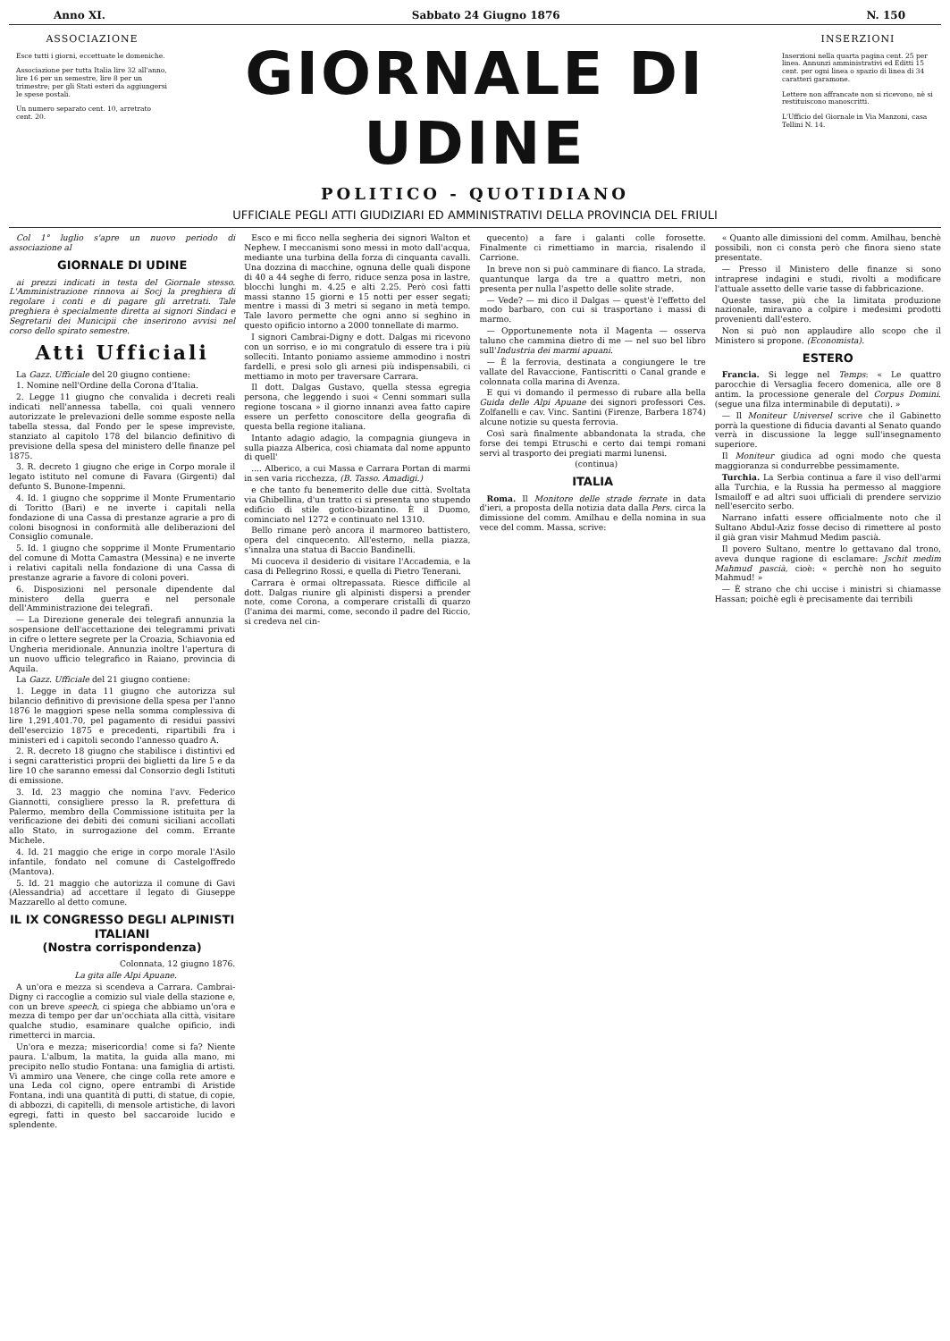Anno XI. Sabbato 24 Giugno 1876 N. 150
ASSOCIAZIONE
Esce tutti i giorni, eccettuate le domeniche.
Associazione per tutta Italia lire 32 all'anno, lire 16 per un semestre, lire 8 per un trimestre; per gli Stati esteri da aggiungersi le spese postali.
Un numero separato cent. 10, arretrato cent. 20.
GIORNALE DI UDINE
POLITICO - QUOTIDIANO
UFFICIALE PEGLI ATTI GIUDIZIARI ED AMMINISTRATIVI DELLA PROVINCIA DEL FRIULI
INSERZIONI
Inserzioni nella quarta pagina cent. 25 per linea. Annunzi amministrativi ed Editti 15 cent. per ogni linea o spazio di linea di 34 caratteri garamone.
Lettere non affrancate non si ricevono, nè si restituiscono manoscritti.
L'Ufficio del Giornale in Via Manzoni, casa Tellini N. 14.
Col 1° luglio s'apre un nuovo periodo di associazione al
GIORNALE DI UDINE
ai prezzi indicati in testa del Giornale stesso. L'Amministrazione rinnova ai Socj la preghiera di regolare i conti e di pagare gli arretrati. Tale preghiera è specialmente diretta ai signori Sindaci e Segretarii dei Municipii che inserirono avvisi nel corso dello spirato semestre.
Atti Ufficiali
La Gazz. Ufficiale del 20 giugno contiene:
1. Nomine nell'Ordine della Corona d'Italia.
2. Legge 11 giugno che convalida i decreti reali indicati nell'annessa tabella, coi quali vennero autorizzate le prelevazioni delle somme esposte nella tabella stessa, dal Fondo per le spese impreviste, stanziato al capitolo 178 del bilancio definitivo di previsione della spesa del ministero delle finanze pel 1875.
3. R. decreto 1 giugno che erige in Corpo morale il legato istituto nel comune di Favara (Girgenti) dal defunto S. Bunone-Impenni.
4. Id. 1 giugno che sopprime il Monte Frumentario di Toritto (Bari) e ne inverte i capitali nella fondazione di una Cassa di prestanze agrarie a pro di coloni bisognosi in conformità alle deliberazioni del Consiglio comunale.
5. Id. 1 giugno che sopprime il Monte Frumentario del comune di Motta Camastra (Messina) e ne inverte i relativi capitali nella fondazione di una Cassa di prestanze agrarie a favore di coloni poveri.
6. Disposizioni nel personale dipendente dal ministero della guerra e nel personale dell'Amministrazione dei telegrafi.
— La Direzione generale dei telegrafi annunzia la sospensione dell'accettazione dei telegrammi privati in cifre o lettere segrete per la Croazia, Schiavonia ed Ungheria meridionale. Annunzia inoltre l'apertura di un nuovo ufficio telegrafico in Raiano, provincia di Aquila.
La Gazz. Ufficiale del 21 giugno contiene:
1. Legge in data 11 giugno che autorizza sul bilancio definitivo di previsione della spesa per l'anno 1876 le maggiori spese nella somma complessiva di lire 1,291,401.70, pel pagamento di residui passivi dell'esercizio 1875 e precedenti, ripartibili fra i ministeri ed i capitoli secondo l'annesso quadro A.
2. R. decreto 18 giugno che stabilisce i distintivi ed i segni caratteristici proprii dei biglietti da lire 5 e da lire 10 che saranno emessi dal Consorzio degli Istituti di emissione.
3. Id. 23 maggio che nomina l'avv. Federico Giannotti, consigliere presso la R. prefettura di Palermo, membro della Commissione istituita per la verificazione dei debiti dei comuni siciliani accollati allo Stato, in surrogazione del comm. Errante Michele.
4. Id. 21 maggio che erige in corpo morale l'Asilo infantile, fondato nel comune di Castelgoffredo (Mantova).
5. Id. 21 maggio che autorizza il comune di Gavi (Alessandria) ad accettare il legato di Giuseppe Mazzarello al detto comune.
IL IX CONGRESSO DEGLI ALPINISTI ITALIANI
(Nostra corrispondenza)
Colonnata, 12 giugno 1876.
La gita alle Alpi Apuane.
A un'ora e mezza si scendeva a Carrara. Cambrai-Digny ci raccoglie a comizio sul viale della stazione e, con un breve speech, ci spiega che abbiamo un'ora e mezza di tempo per dar un'occhiata alla città, visitare qualche studio, esaminare qualche opificio, indi rimetterci in marcia.
Un'ora e mezza; misericordia! come si fa? Niente paura. L'album, la matita, la guida alla mano, mi precipito nello studio Fontana: una famiglia di artisti. Vi ammiro una Venere, che cinge colla rete amore e una Leda col cigno, opere entrambi di Aristide Fontana, indi una quantità di putti, di statue, di copie, di abbozzi, di capitelli, di mensole artistiche, di lavori egregi, fatti in questo bel saccaroide lucido e splendente.
Esco e mi ficco nella segheria dei signori Walton et Nephew. I meccanismi sono messi in moto dall'acqua, mediante una turbina della forza di cinquanta cavalli. Una dozzina di macchine, ognuna delle quali dispone di 40 a 44 seghe di ferro, riduce senza posa in lastre, blocchi lunghi m. 4.25 e alti 2.25. Però così fatti massi stanno 15 giorni e 15 notti per esser segati; mentre i massi di 3 metri si segano in metà tempo. Tale lavoro permette che ogni anno si seghino in questo opificio intorno a 2000 tonnellate di marmo.
I signori Cambrai-Digny e dott. Dalgas mi ricevono con un sorriso, e io mi congratulo di essere tra i più solleciti. Intanto poniamo assieme ammodino i nostri fardelli, e presi solo gli arnesi più indispensabili, ci mettiamo in moto per traversare Carrara.
Il dott. Dalgas Gustavo, quella stessa egregia persona, che leggendo i suoi « Cenni sommari sulla regione toscana » il giorno innanzi avea fatto capire essere un perfetto conoscitore della geografia di questa bella regione italiana.
Intanto adagio adagio, la compagnia giungeva in sulla piazza Alberica, così chiamata dal nome appunto di quell'
.... Alberico, a cui Massa e Carrara Portan di marmi in sen varia ricchezza, (B. Tasso. Amadigi.)
e che tanto fu benemerito delle due città. Svoltata via Ghibellina, d'un tratto ci si presenta uno stupendo edificio di stile gotico-bizantino. È il Duomo, cominciato nel 1272 e continuato nel 1310.
Bello rimane però ancora il marmoreo battistero, opera del cinquecento. All'esterno, nella piazza, s'innalza una statua di Baccio Bandinelli.
Mi cuoceva il desiderio di visitare l'Accademia, e la casa di Pellegrino Rossi, e quella di Pietro Tenerani.
Carrara è ormai oltrepassata. Riesce difficile al dott. Dalgas riunire gli alpinisti dispersi a prender note, come Corona, a comperare cristalli di quarzo (l'anima dei marmi, come, secondo il padre del Riccio, si credeva nel cin-
quecento) a fare i galanti colle forosette. Finalmente ci rimettiamo in marcia, risalendo il Carrione.
In breve non si può camminare di fianco. La strada, quantunque larga da tre a quattro metri, non presenta per nulla l'aspetto delle solite strade.
— Vede? — mi dico il Dalgas — quest'è l'effetto del modo barbaro, con cui si trasportano i massi di marmo.
— Opportunemente nota il Magenta — osserva taluno che cammina dietro di me — nel suo bel libro sull'Industria dei marmi apuani.
— È la ferrovia, destinata a congiungere le tre vallate del Ravaccione, Fantiscritti o Canal grande e colonnata colla marina di Avenza.
E qui vi domando il permesso di rubare alla bella Guida delle Alpi Apuane dei signori professori Ces. Zolfanelli e cav. Vinc. Santini (Firenze, Barbera 1874) alcune notizie su questa ferrovia.
Così sarà finalmente abbandonata la strada, che forse dei tempi Etruschi e certo dai tempi romani servì al trasporto dei pregiati marmi lunensi.
(continua)
ITALIA
Roma. Il Monitore delle strade ferrate in data d'ieri, a proposta della notizia data dalla Pers. circa la dimissione del comm. Amilhau e della nomina in sua vece del comm. Massa, scrive:
« Quanto alle dimissioni del comm. Amilhau, benchè possibili, non ci consta però che finora sieno state presentate.
— Presso il Ministero delle finanze si sono intraprese indagini e studi, rivolti a modificare l'attuale assetto delle varie tasse di fabbricazione.
Queste tasse, più che la limitata produzione nazionale, miravano a colpire i medesimi prodotti provenienti dall'estero.
Non si può non applaudire allo scopo che il Ministero si propone. (Economista).
ESTERO
Francia. Si legge nel Temps: « Le quattro parocchie di Versaglia fecero domenica, alle ore 8 antim. la processione generale del Corpus Domini. (segue una filza interminabile di deputati). »
— Il Moniteur Universel scrive che il Gabinetto porrà la questione di fiducia davanti al Senato quando verrà in discussione la legge sull'insegnamento superiore.
Il Moniteur giudica ad ogni modo che questa maggioranza si condurrebbe pessimamente.
Turchia. La Serbia continua a fare il viso dell'armi alla Turchia, e la Russia ha permesso al maggiore Ismailoff e ad altri suoi ufficiali di prendere servizio nell'esercito serbo.
Narrano infatti essere officialmente noto che il Sultano Abdul-Aziz fosse deciso di rimettere al posto il già gran visir Mahmud Medim pascià.
Il povero Sultano, mentre lo gettavano dal trono, aveva dunque ragione di esclamare: Jschit medim Mahmud pascià, cioè: « perchè non ho seguito Mahmud! »
— È strano che chi uccise i ministri si chiamasse Hassan; poichè egli è precisamente dai terribili